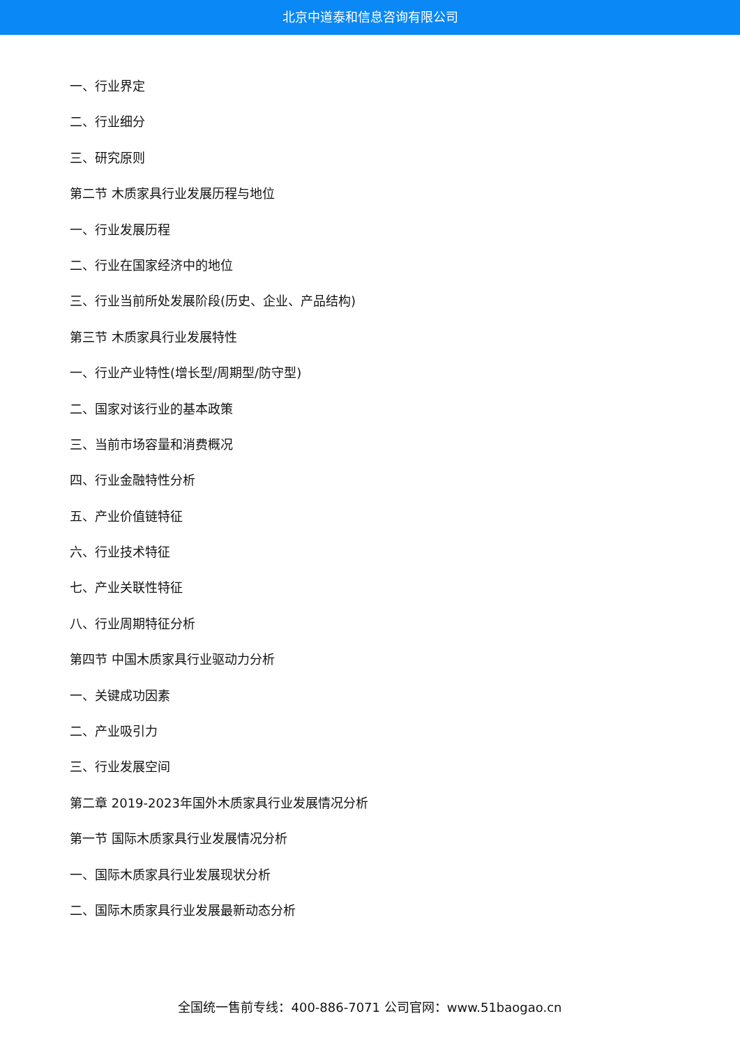北京中道泰和信息咨询有限公司
一、行业界定
二、行业细分
三、研究原则
第二节 木质家具行业发展历程与地位
一、行业发展历程
二、行业在国家经济中的地位
三、行业当前所处发展阶段(历史、企业、产品结构)
第三节 木质家具行业发展特性
一、行业产业特性(增长型/周期型/防守型)
二、国家对该行业的基本政策
三、当前市场容量和消费概况
四、行业金融特性分析
五、产业价值链特征
六、行业技术特征
七、产业关联性特征
八、行业周期特征分析
第四节 中国木质家具行业驱动力分析
一、关键成功因素
二、产业吸引力
三、行业发展空间
第二章 2019-2023年国外木质家具行业发展情况分析
第一节 国际木质家具行业发展情况分析
一、国际木质家具行业发展现状分析
二、国际木质家具行业发展最新动态分析
全国统一售前专线：400-886-7071 公司官网：www.51baogao.cn